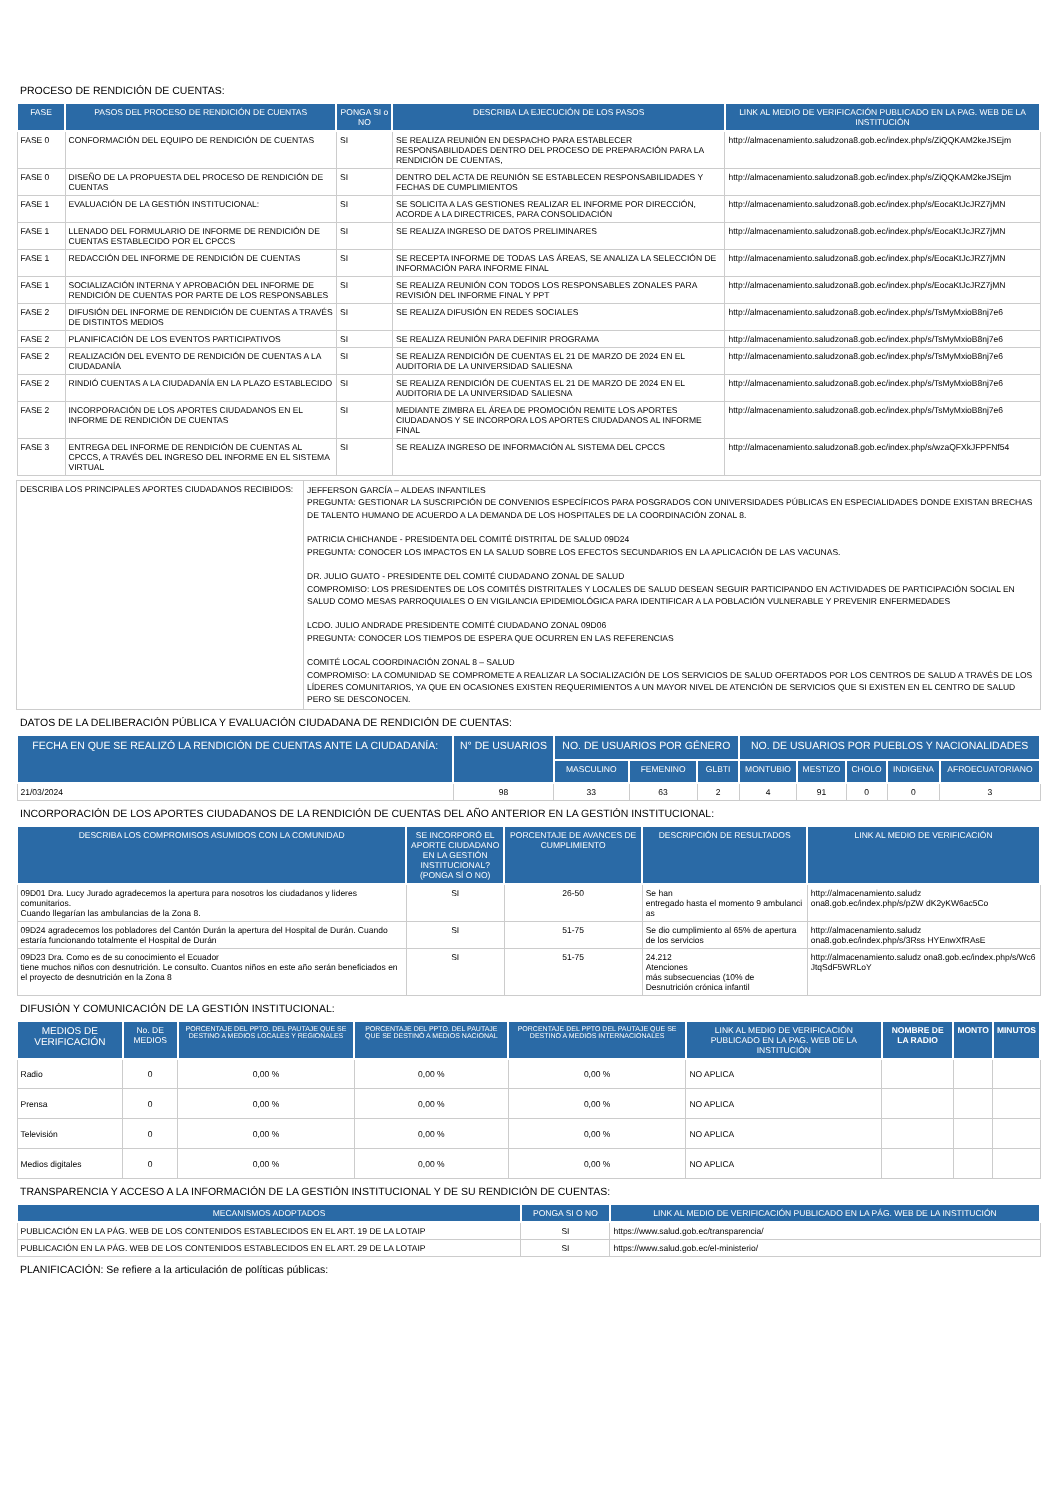PROCESO DE RENDICIÓN DE CUENTAS:
| FASE | PASOS DEL PROCESO DE RENDICIÓN DE CUENTAS | PONGA SI o NO | DESCRIBA LA EJECUCIÓN DE LOS PASOS | LINK AL MEDIO DE VERIFICACIÓN PUBLICADO EN LA PAG. WEB DE LA INSTITUCIÓN |
| --- | --- | --- | --- | --- |
| FASE 0 | CONFORMACIÓN DEL EQUIPO DE RENDICIÓN DE CUENTAS | SI | SE REALIZA REUNIÓN EN DESPACHO PARA ESTABLECER RESPONSABILIDADES DENTRO DEL PROCESO DE PREPARACIÓN PARA LA RENDICIÓN DE CUENTAS, | http://almacenamiento.saludzona8.gob.ec/index.php/s/ZiQQKAM2keJSEjm |
| FASE 0 | DISEÑO DE LA PROPUESTA DEL PROCESO DE RENDICIÓN DE CUENTAS | SI | DENTRO DEL ACTA DE REUNIÓN SE ESTABLECEN RESPONSABILIDADES Y FECHAS DE CUMPLIMIENTOS | http://almacenamiento.saludzona8.gob.ec/index.php/s/ZiQQKAM2keJSEjm |
| FASE 1 | EVALUACIÓN DE LA GESTIÓN INSTITUCIONAL: | SI | SE SOLICITA A LAS GESTIONES REALIZAR EL INFORME POR DIRECCIÓN, ACORDE A LA DIRECTRICES, PARA CONSOLIDACIÓN | http://almacenamiento.saludzona8.gob.ec/index.php/s/EocaKtJcJRZ7jMN |
| FASE 1 | LLENADO DEL FORMULARIO DE INFORME DE RENDICIÓN DE CUENTAS ESTABLECIDO POR EL CPCCS | SI | SE REALIZA INGRESO DE DATOS PRELIMINARES | http://almacenamiento.saludzona8.gob.ec/index.php/s/EocaKtJcJRZ7jMN |
| FASE 1 | REDACCIÓN DEL INFORME DE RENDICIÓN DE CUENTAS | SI | SE RECEPTA INFORME DE TODAS LAS ÁREAS, SE ANALIZA LA SELECCIÓN DE INFORMACIÓN PARA INFORME FINAL | http://almacenamiento.saludzona8.gob.ec/index.php/s/EocaKtJcJRZ7jMN |
| FASE 1 | SOCIALIZACIÓN INTERNA Y APROBACIÓN DEL INFORME DE RENDICIÓN DE CUENTAS POR PARTE DE LOS RESPONSABLES | SI | SE REALIZA REUNIÓN CON TODOS LOS RESPONSABLES ZONALES PARA REVISIÓN DEL INFORME FINAL Y PPT | http://almacenamiento.saludzona8.gob.ec/index.php/s/EocaKtJcJRZ7jMN |
| FASE 2 | DIFUSIÓN DEL INFORME DE RENDICIÓN DE CUENTAS A TRAVÉS DE DISTINTOS MEDIOS | SI | SE REALIZA DIFUSIÓN EN REDES SOCIALES | http://almacenamiento.saludzona8.gob.ec/index.php/s/TsMyMxioB8nj7e6 |
| FASE 2 | PLANIFICACIÓN DE LOS EVENTOS PARTICIPATIVOS | SI | SE REALIZA REUNIÓN PARA DEFINIR PROGRAMA | http://almacenamiento.saludzona8.gob.ec/index.php/s/TsMyMxioB8nj7e6 |
| FASE 2 | REALIZACIÓN DEL EVENTO DE RENDICIÓN DE CUENTAS A LA CIUDADANÍA | SI | SE REALIZA RENDICIÓN DE CUENTAS EL 21 DE MARZO DE 2024 EN EL AUDITORIA DE LA UNIVERSIDAD SALIESNA | http://almacenamiento.saludzona8.gob.ec/index.php/s/TsMyMxioB8nj7e6 |
| FASE 2 | RINDIÓ CUENTAS A LA CIUDADANÍA EN LA PLAZO ESTABLECIDO | SI | SE REALIZA RENDICIÓN DE CUENTAS EL 21 DE MARZO DE 2024 EN EL AUDITORIA DE LA UNIVERSIDAD SALIESNA | http://almacenamiento.saludzona8.gob.ec/index.php/s/TsMyMxioB8nj7e6 |
| FASE 2 | INCORPORACIÓN DE LOS APORTES CIUDADANOS EN EL INFORME DE RENDICIÓN DE CUENTAS | SI | MEDIANTE ZIMBRA EL ÁREA DE PROMOCIÓN REMITE LOS APORTES CIUDADANOS Y SE INCORPORA LOS APORTES CIUDADANOS AL INFORME FINAL | http://almacenamiento.saludzona8.gob.ec/index.php/s/TsMyMxioB8nj7e6 |
| FASE 3 | ENTREGA DEL INFORME DE RENDICIÓN DE CUENTAS AL CPCCS, A TRAVÉS DEL INGRESO DEL INFORME EN EL SISTEMA VIRTUAL | SI | SE REALIZA INGRESO DE INFORMACIÓN AL SISTEMA DEL CPCCS | http://almacenamiento.saludzona8.gob.ec/index.php/s/wzaQFXkJFPFNf54 |
| DESCRIBA LOS PRINCIPALES APORTES CIUDADANOS RECIBIDOS: | JEFFERSON GARCÍA – ALDEAS INFANTILES PREGUNTA: GESTIONAR LA SUSCRIPCIÓN DE CONVENIOS ESPECÍFICOS PARA POSGRADOS CON UNIVERSIDADES PÚBLICAS EN ESPECIALIDADES DONDE EXISTAN BRECHAS DE TALENTO HUMANO DE ACUERDO A LA DEMANDA DE LOS HOSPITALES DE LA COORDINACIÓN ZONAL 8. PATRICIA CHICHANDE - PRESIDENTA DEL COMITÉ DISTRITAL DE SALUD 09D24 PREGUNTA: CONOCER LOS IMPACTOS EN LA SALUD SOBRE LOS EFECTOS SECUNDARIOS EN LA APLICACIÓN DE LAS VACUNAS. DR. JULIO GUATO - PRESIDENTE DEL COMITÉ CIUDADANO ZONAL DE SALUD COMPROMISO: LOS PRESIDENTES DE LOS COMITÉS DISTRITALES Y LOCALES DE SALUD DESEAN SEGUIR PARTICIPANDO EN ACTIVIDADES DE PARTICIPACIÓN SOCIAL EN SALUD COMO MESAS PARROQUIALES O EN VIGILANCIA EPIDEMIOLÓGICA PARA IDENTIFICAR A LA POBLACIÓN VULNERABLE Y PREVENIR ENFERMEDADES LCDO. JULIO ANDRADE PRESIDENTE COMITÉ CIUDADANO ZONAL 09D06 PREGUNTA: CONOCER LOS TIEMPOS DE ESPERA QUE OCURREN EN LAS REFERENCIAS COMITÉ LOCAL COORDINACIÓN ZONAL 8 – SALUD COMPROMISO: LA COMUNIDAD SE COMPROMETE A REALIZAR LA SOCIALIZACIÓN DE LOS SERVICIOS DE SALUD OFERTADOS POR LOS CENTROS DE SALUD A TRAVÉS DE LOS LÍDERES COMUNITARIOS, YA QUE EN OCASIONES EXISTEN REQUERIMIENTOS A UN MAYOR NIVEL DE ATENCIÓN DE SERVICIOS QUE SI EXISTEN EN EL CENTRO DE SALUD PERO SE DESCONOCEN. |
DATOS DE LA DELIBERACIÓN PÚBLICA Y EVALUACIÓN CIUDADANA DE RENDICIÓN DE CUENTAS:
| FECHA EN QUE SE REALIZÓ LA RENDICIÓN DE CUENTAS ANTE LA CIUDADANÍA: | N° DE USUARIOS | NO. DE USUARIOS POR GÉNERO | | | NO. DE USUARIOS POR PUEBLOS Y NACIONALIDADES | | | | |
| --- | --- | --- | --- | --- | --- | --- | --- | --- | --- |
| | | MASCULINO | FEMENINO | GLBTI | MONTUBIO | MESTIZO | CHOLO | INDIGENA | AFROECUATORIANO |
| 21/03/2024 | 98 | 33 | 63 | 2 | 4 | 91 | 0 | 0 | 3 |
INCORPORACIÓN DE LOS APORTES CIUDADANOS DE LA RENDICIÓN DE CUENTAS DEL AÑO ANTERIOR EN LA GESTIÓN INSTITUCIONAL:
| DESCRIBA LOS COMPROMISOS ASUMIDOS CON LA COMUNIDAD | SE INCORPORÓ EL APORTE CIUDADANO EN LA GESTIÓN INSTITUCIONAL? (PONGA SÍ O NO) | PORCENTAJE DE AVANCES DE CUMPLIMIENTO | DESCRIPCIÓN DE RESULTADOS | LINK AL MEDIO DE VERIFICACIÓN |
| --- | --- | --- | --- | --- |
| 09D01 Dra. Lucy Jurado agradecemos la apertura para nosotros los ciudadanos y lideres comunitarios. Cuando llegarían las ambulancias de la Zona 8. | SI | 26-50 | Se han entregado hasta el momento 9 ambulanci as | http://almacenamiento.saludz ona8.gob.ec/index.php/s/pZW dK2yKW6ac5Co |
| 09D24 agradecemos los pobladores del Cantón Durán la apertura del Hospital de Durán. Cuando estaría funcionando totalmente el Hospital de Durán | SI | 51-75 | Se dio cumplimiento al 65% de apertura de los servicios | http://almacenamiento.saludz ona8.gob.ec/index.php/s/3Rss HYEnwXfRAsE |
| 09D23 Dra. Como es de su conocimiento el Ecuador tiene muchos niños con desnutrición. Le consulto. Cuantos niños en este año serán beneficiados en el proyecto de desnutrición en la Zona 8 | SI | 51-75 | 24.212 Atenciones más subsecuencias (10% de Desnutrición crónica infantil | http://almacenamiento.saludz ona8.gob.ec/index.php/s/Wc6 JtqSdF5WRLoY |
DIFUSIÓN Y COMUNICACIÓN DE LA GESTIÓN INSTITUCIONAL:
| MEDIOS DE VERIFICACIÓN | No. DE MEDIOS | PORCENTAJE DEL PPTO. DEL PAUTAJE QUE SE DESTINO A MEDIOS LOCALES Y REGIONALES | PORCENTAJE DEL PPTO. DEL PAUTAJE QUE SE DESTINÓ A MEDIOS NACIONAL | PORCENTAJE DEL PPTO DEL PAUTAJE QUE SE DESTINO A MEDIOS INTERNACIONALES | LINK AL MEDIO DE VERIFICACIÓN PUBLICADO EN LA PAG. WEB DE LA INSTITUCIÓN | NOMBRE DE LA RADIO | MONTO | MINUTOS |
| --- | --- | --- | --- | --- | --- | --- | --- | --- |
| Radio | 0 | 0,00 % | 0,00 % | 0,00 % | NO APLICA | | | |
| Prensa | 0 | 0,00 % | 0,00 % | 0,00 % | NO APLICA | | | |
| Televisión | 0 | 0,00 % | 0,00 % | 0,00 % | NO APLICA | | | |
| Medios digitales | 0 | 0,00 % | 0,00 % | 0,00 % | NO APLICA | | | |
TRANSPARENCIA Y ACCESO A LA INFORMACIÓN DE LA GESTIÓN INSTITUCIONAL Y DE SU RENDICIÓN DE CUENTAS:
| MECANISMOS ADOPTADOS | PONGA SI O NO | LINK AL MEDIO DE VERIFICACIÓN PUBLICADO EN LA PÁG. WEB DE LA INSTITUCIÓN |
| --- | --- | --- |
| PUBLICACIÓN EN LA PÁG. WEB DE LOS CONTENIDOS ESTABLECIDOS EN EL ART. 19 DE LA LOTAIP | SI | https://www.salud.gob.ec/transparencia/ |
| PUBLICACIÓN EN LA PÁG. WEB DE LOS CONTENIDOS ESTABLECIDOS EN EL ART. 29 DE LA LOTAIP | SI | https://www.salud.gob.ec/el-ministerio/ |
PLANIFICACIÓN: Se refiere a la articulación de políticas públicas: